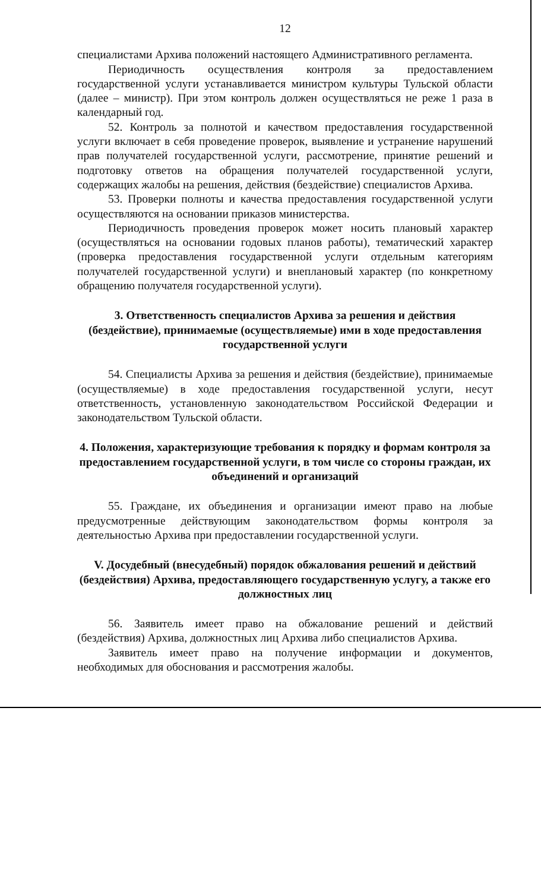12
специалистами Архива положений настоящего Административного регламента.
Периодичность осуществления контроля за предоставлением государственной услуги устанавливается министром культуры Тульской области (далее – министр). При этом контроль должен осуществляться не реже 1 раза в календарный год.
52. Контроль за полнотой и качеством предоставления государственной услуги включает в себя проведение проверок, выявление и устранение нарушений прав получателей государственной услуги, рассмотрение, принятие решений и подготовку ответов на обращения получателей государственной услуги, содержащих жалобы на решения, действия (бездействие) специалистов Архива.
53. Проверки полноты и качества предоставления государственной услуги осуществляются на основании приказов министерства.
Периодичность проведения проверок может носить плановый характер (осуществляться на основании годовых планов работы), тематический характер (проверка предоставления государственной услуги отдельным категориям получателей государственной услуги) и внеплановый характер (по конкретному обращению получателя государственной услуги).
3. Ответственность специалистов Архива за решения и действия (бездействие), принимаемые (осуществляемые) ими в ходе предоставления государственной услуги
54. Специалисты Архива за решения и действия (бездействие), принимаемые (осуществляемые) в ходе предоставления государственной услуги, несут ответственность, установленную законодательством Российской Федерации и законодательством Тульской области.
4. Положения, характеризующие требования к порядку и формам контроля за предоставлением государственной услуги, в том числе со стороны граждан, их объединений и организаций
55. Граждане, их объединения и организации имеют право на любые предусмотренные действующим законодательством формы контроля за деятельностью Архива при предоставлении государственной услуги.
V. Досудебный (внесудебный) порядок обжалования решений и действий (бездействия) Архива, предоставляющего государственную услугу, а также его должностных лиц
56. Заявитель имеет право на обжалование решений и действий (бездействия) Архива, должностных лиц Архива либо специалистов Архива.
Заявитель имеет право на получение информации и документов, необходимых для обоснования и рассмотрения жалобы.